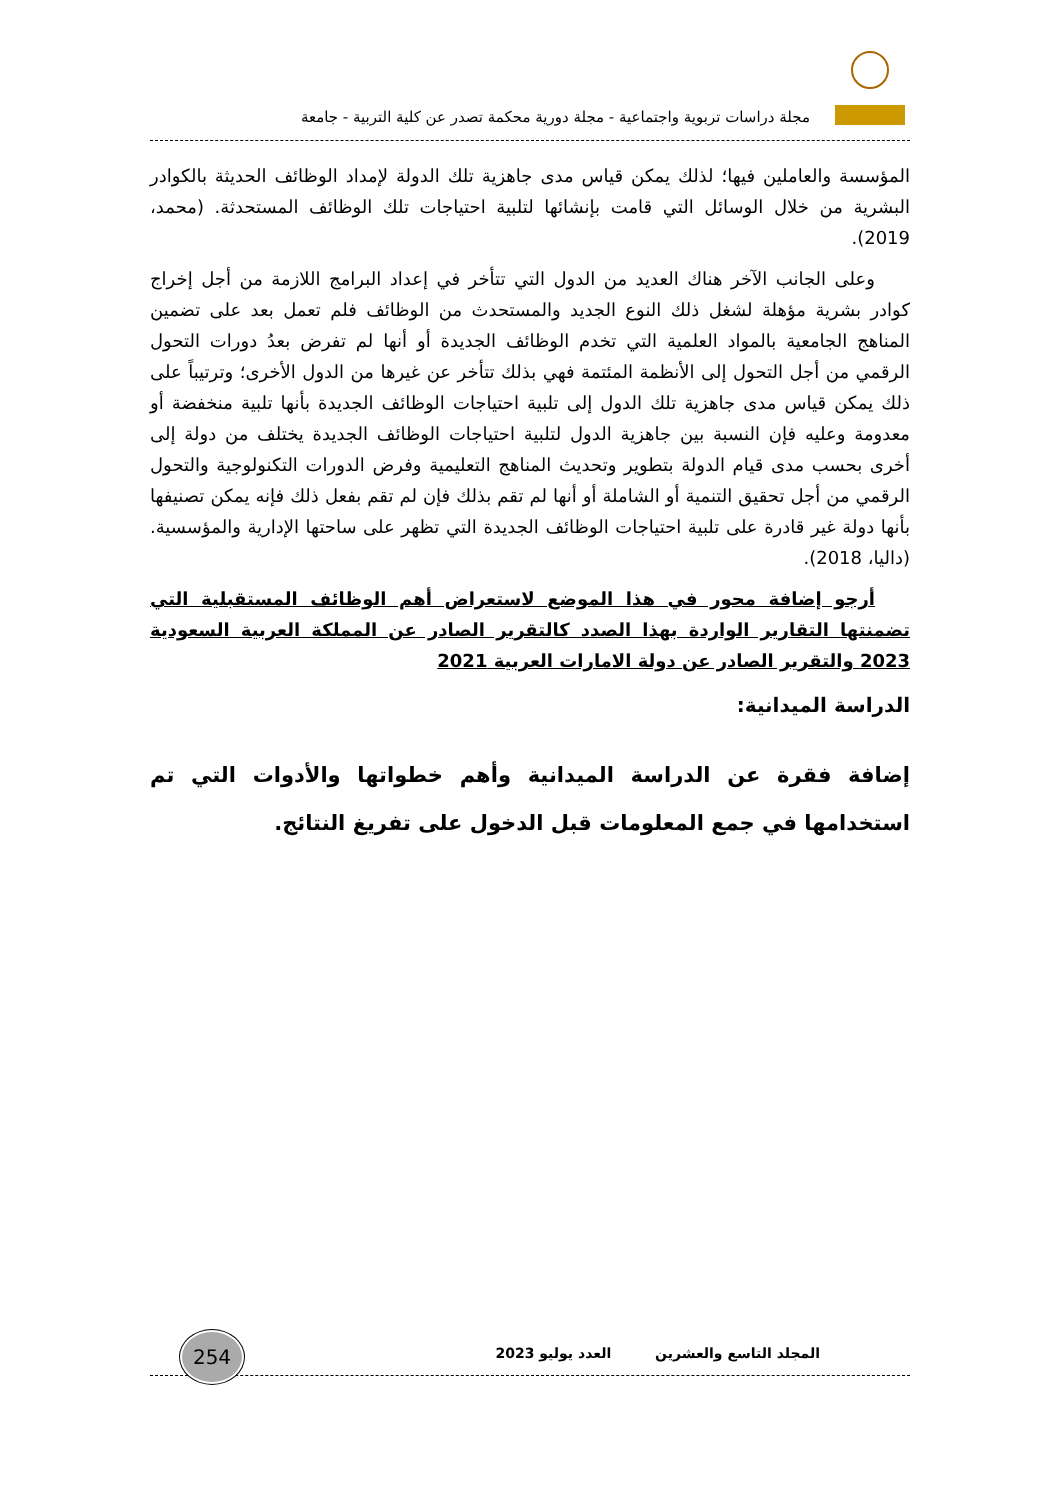مجلة دراسات تربوية واجتماعية - مجلة دورية محكمة تصدر عن كلية التربية - جامعة
المؤسسة والعاملين فيها؛ لذلك يمكن قياس مدى جاهزية تلك الدولة لإمداد الوظائف الحديثة بالكوادر البشرية من خلال الوسائل التي قامت بإنشائها لتلبية احتياجات تلك الوظائف المستحدثة. (محمد، 2019).
وعلى الجانب الآخر هناك العديد من الدول التي تتأخر في إعداد البرامج اللازمة من أجل إخراج كوادر بشرية مؤهلة لشغل ذلك النوع الجديد والمستحدث من الوظائف فلم تعمل بعد على تضمين المناهج الجامعية بالمواد العلمية التي تخدم الوظائف الجديدة أو أنها لم تفرض بعدُ دورات التحول الرقمي من أجل التحول إلى الأنظمة المئتمة فهي بذلك تتأخر عن غيرها من الدول الأخرى؛ وترتيباً على ذلك يمكن قياس مدى جاهزية تلك الدول إلى تلبية احتياجات الوظائف الجديدة بأنها تلبية منخفضة أو معدومة وعليه فإن النسبة بين جاهزية الدول لتلبية احتياجات الوظائف الجديدة يختلف من دولة إلى أخرى بحسب مدى قيام الدولة بتطوير وتحديث المناهج التعليمية وفرض الدورات التكنولوجية والتحول الرقمي من أجل تحقيق التنمية أو الشاملة أو أنها لم تقم بذلك فإن لم تقم بفعل ذلك فإنه يمكن تصنيفها بأنها دولة غير قادرة على تلبية احتياجات الوظائف الجديدة التي تظهر على ساحتها الإدارية والمؤسسية. (داليا، 2018).
أرجو إضافة محور في هذا الموضع لاستعراض أهم الوظائف المستقبلية التي تضمنتها التقارير الواردة بهذا الصدد كالتقرير الصادر عن المملكة العربية السعودية 2023 والتقرير الصادر عن دولة الامارات العربية 2021
الدراسة الميدانية:
إضافة فقرة عن الدراسة الميدانية وأهم خطواتها والأدوات التي تم استخدامها في جمع المعلومات قبل الدخول على تفريغ النتائج.
254
المجلد التاسع والعشرين العدد يوليو 2023